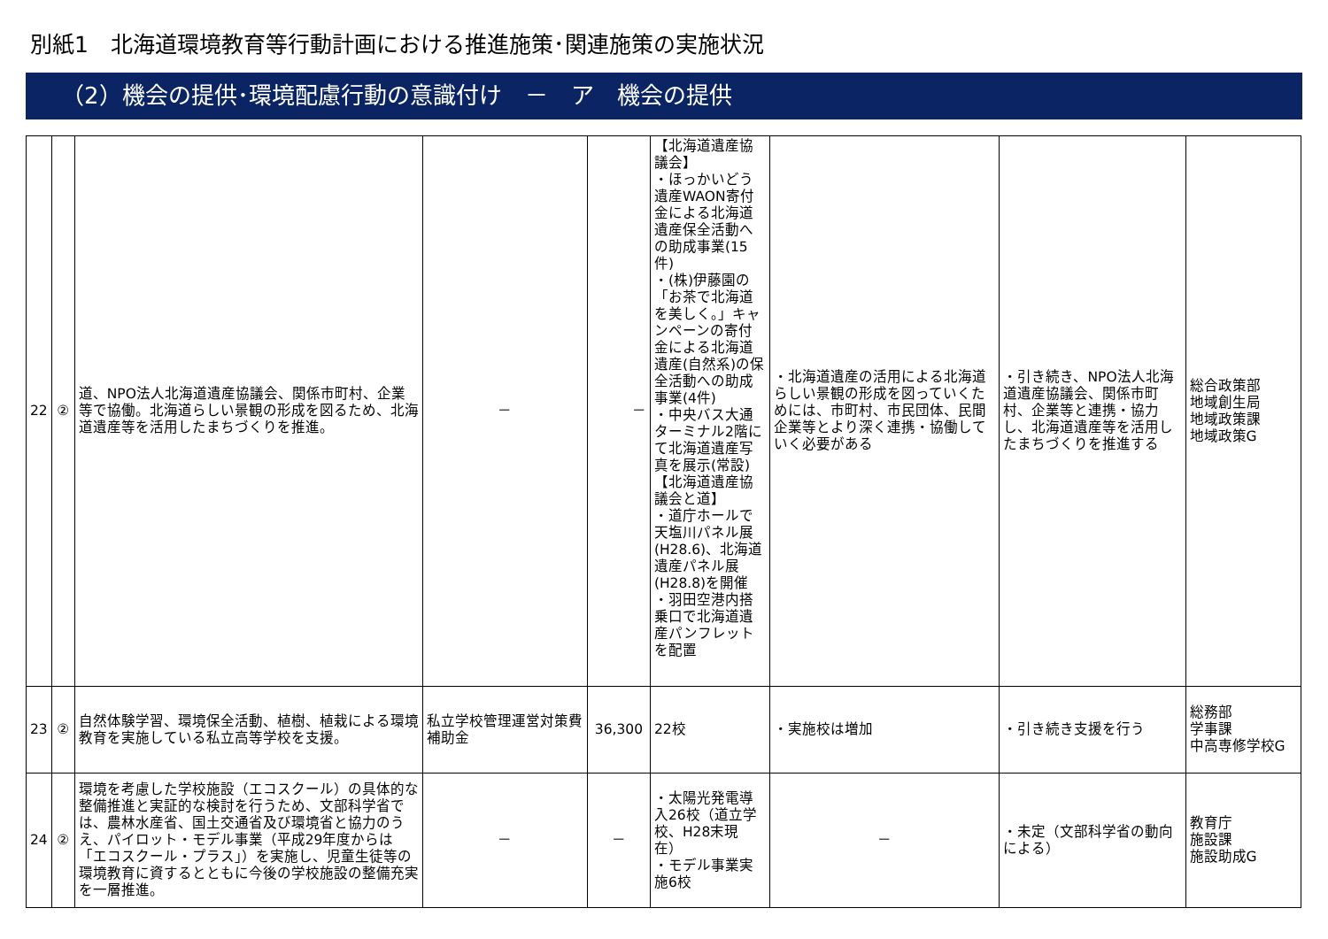別紙1　北海道環境教育等行動計画における推進施策･関連施策の実施状況
（2）機会の提供･環境配慮行動の意識付け　－　ア　機会の提供
| 22 | ② | 道、NPO法人北海道遺産協議会、関係市町村、企業等で協働。北海道らしい景観の形成を図るため、北海道遺産等を活用したまちづくりを推進。 | － | － | 【北海道遺産協議会】 ・ほっかいどう遺産WAON寄付金による北海道遺産保全活動への助成事業(15件) ・(株)伊藤園の「お茶で北海道を美しく。」キャンペーンの寄付金による北海道遺産(自然系)の保全活動への助成事業(4件) ・中央バス大通ターミナル2階にて北海道遺産写真を展示(常設) 【北海道遺産協議会と道】 ・道庁ホールで天塩川パネル展(H28.6)、北海道遺産パネル展(H28.8)を開催 ・羽田空港内搭乗口で北海道遺産パンフレットを配置 | ・北海道遺産の活用による北海道らしい景観の形成を図っていくためには、市町村、市民団体、民間企業等とより深く連携・協働していく必要がある | ・引き続き、NPO法人北海道遺産協議会、関係市町村、企業等と連携・協力し、北海道遺産等を活用したまちづくりを推進する | 総合政策部 地域創生局 地域政策課 地域政策G |
| 23 | ② | 自然体験学習、環境保全活動、植樹、植栽による環境教育を実施している私立高等学校を支援。 | 私立学校管理運営対策費補助金 | 36,300 | 22校 | ・実施校は増加 | ・引き続き支援を行う | 総務部 学事課 中高専修学校G |
| 24 | ② | 環境を考慮した学校施設（エコスクール）の具体的な整備推進と実証的な検討を行うため、文部科学省では、農林水産省、国土交通省及び環境省と協力のうえ、パイロット・モデル事業（平成29年度からは「エコスクール・プラス」）を実施し、児童生徒等の環境教育に資するとともに今後の学校施設の整備充実を一層推進。 | － | － | ・太陽光発電導入26校（道立学校、H28末現在） ・モデル事業実施6校 | － | ・未定（文部科学省の動向による） | 教育庁 施設課 施設助成G |